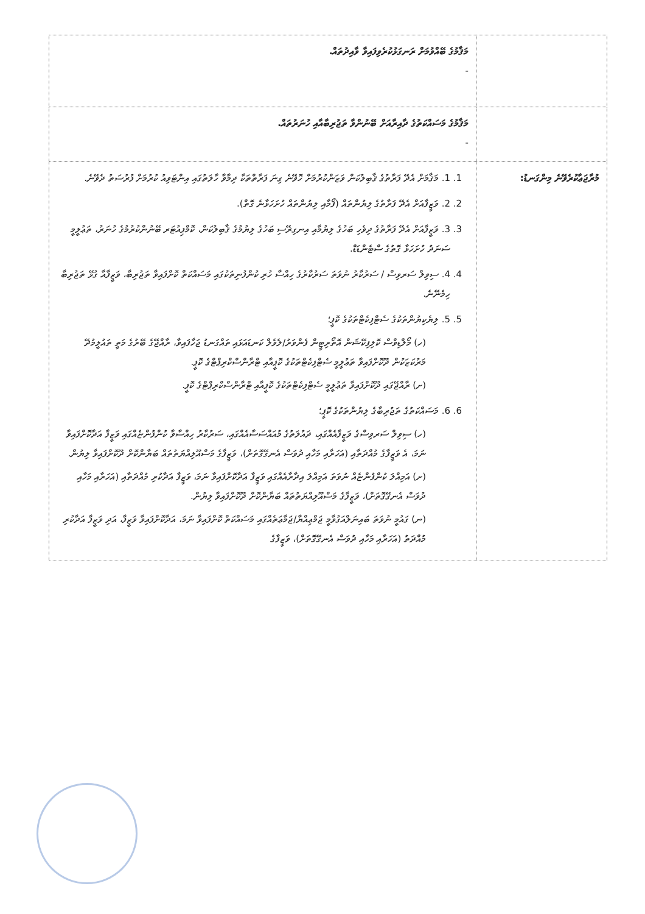| | މަޤާމުގެ ބޭއްވުމަށް ރަނގަޅުކުރެވިފައިވާ ވާއިދުތައް. - |
| | މަޤާމުގެ މަސައްކަތުގެ ދާއިރާއަށް ބޭނުންވާ ތަޖުރިބާއާއި ހުނަރުތައް. - |
| މުރާޖަޢާކުރެވޭނެ މިންގަނޑު: | 1. 1. މަޤާމަށް އެދޭ ފަރާތުގެ ޤާބިލުކަން ވަޒަންކުރުމަށް ހޮވޭނެ ގިނަ ފަރާތްތަކާ ދިމާވާ ހާލަތުގައި އިންޓަވިއު ކުރުމަށް ފުރުސަތު ދެވޭނެ. 2. 2. ވަޒީފާއަށް އެދޭ ފަރާތުގެ ލިޔުންތައް (ފޯމާއި ލިޔުންތައް ހުށަހަޅާނެ ގޮތް). 3. 3. ވަޒީފާއަށް އެދޭ ފަރާތުގެ ދިވެހި ބަހުގެ ލިޔުމާއި އިނގިރޭސި ބަހުގެ ލިޔުމުގެ ޤާބިލުކަން، ކޮމްޕިއުޓަރ ބޭނުންކުރުމުގެ ހުނަރު، ތަޢުލީމީ ސަނަދު ހުށަހަޅާ ގޮތުގެ ސްޓެންޑަޑް. 4. 4. ސިވިލް ސަރވިސް / ސަރުކާރު ނުވަތަ ސަރުކާރުގެ ހިއްސާ ހުރި ކުންފުނިތަކުގައި މަސައްކަތް ކޮށްފައިވާ ތަޖުރިބާ، ވަޒީފާއާ ގުޅޭ ތަޖުރިބާ ހިމެނޭނެ. 5. 5. ލިޔެކިޔުންތަކުގެ ސެޓްފިކެޓްތަކުގެ ކޮޕީ؛ (ހ) މޯލްޑިވްސް ކޮލިފިކޭޝަން އޮތޯރިޓީން ފެންވަރު/ލެވެލް ކަނޑައަޅައި ތައްގަނޑު ޖަހާފައިވާ، ރާއްޖޭގެ ބޭރުގެ މަތީ ތައުލީމުދޭ މަރުކަޒަކުން ދޫކޮށްފައިވާ ތަޢުލީމީ ސެޓްފިކެޓްތަކުގެ ކޮޕީއާއި ޓްރާންސްކްރިޕްޓްގެ ކޮޕީ. (ށ) ރާއްޖޭގައި ދޫކޮށްފައިވާ ތަޢުލީމީ ސެޓްފިކެޓްތަކުގެ ކޮޕީއާއި ޓްރާންސްކްރިޕްޓްގެ ކޮޕީ. 6. 6. މަސައްކަތުގެ ތަޖުރިބާގެ ލިޔުންތަކުގެ ކޮޕީ؛ (ހ) ސިވިލް ސަރވިސްގެ ވަޒީފާއެއްގައި، ދައުލަތުގެ މުއައްސަސާއެއްގައި، ސަރުކާރު ހިއްސާވާ ކުންފުންޏެއްގައި ވަޒީފާ އަދާކޮށްފައިވާ ނަމަ، އެ ވަޒީފާގެ މުއްދަތާއި (އަހަރާއި މަހާއި ދުވަސް އެނގޭގޮތަށް)، ވަޒީފާގެ މަސްއޫލިއްޔަތުތައް ބަޔާންކޮށް ދޫކޮށްފައިވާ ލިޔުން. (ށ) އަމިއްލަ ކުންފުންޏެއް ނުވަތަ އަމިއްލަ އިދާރާއެއްގައި ވަޒީފާ އަދާކޮށްފައިވާ ނަމަ، ވަޒީފާ އަދާކުރި މުއްދަތާއި (އަހަރާއި މަހާއި ދުވަސް އެނގޭގޮތަށް)، ވަޒީފާގެ މަސްއޫލިއްޔަތުތައް ބަޔާންކޮށް ދޫކޮށްފައިވާ ލިޔުން. (ނ) ގައުމީ ނުވަތަ ބައިނަލްއަގުވާމީ ޖަމްޢިއްޔާ/ޖަމާޢަތެއްގައި މަސައްކަތް ކޮށްފައިވާ ނަމަ، އަދާކޮށްފައިވާ ވަޒީފާ، އަދި ވަޒީފާ އަދާކުރި މުއްދަތު (އަހަރާއި މަހާއި ދުވަސް އެނގޭގޮތަށް)، ވަޒީފާގެ |